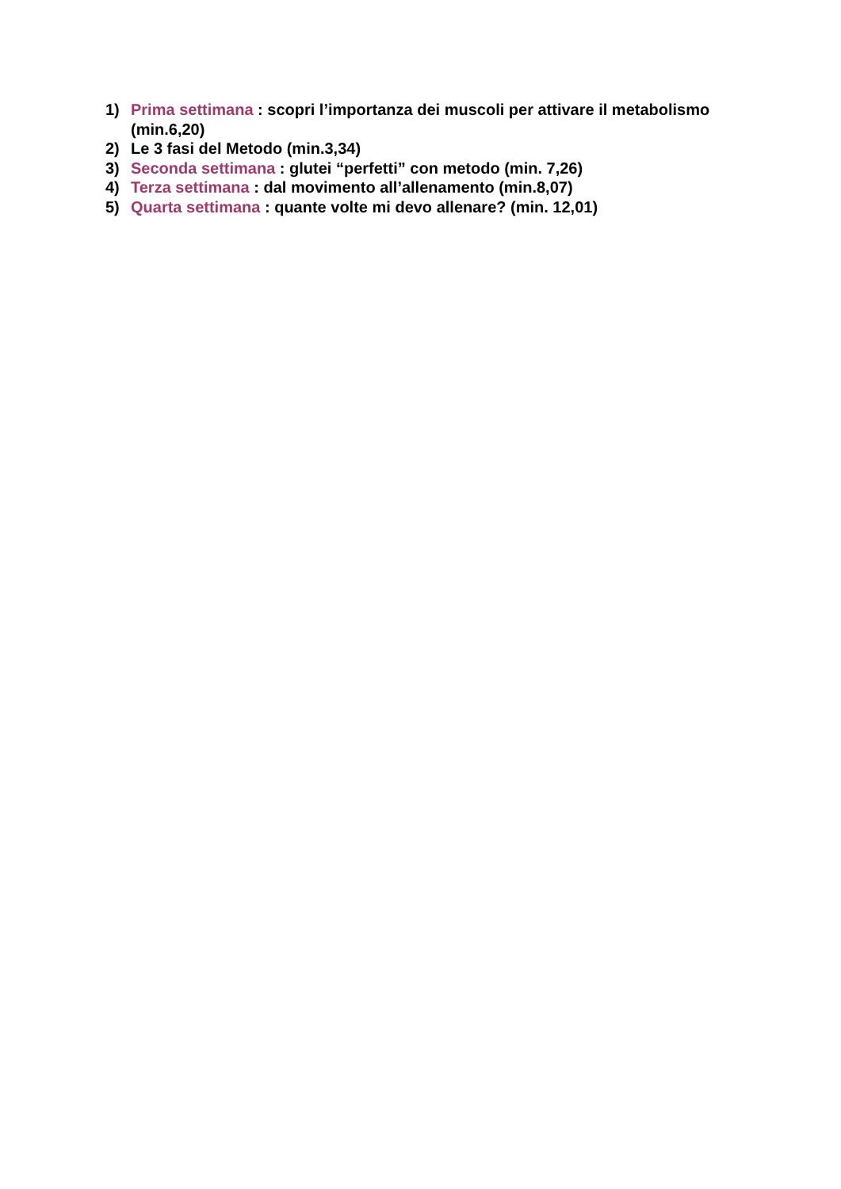1) Prima settimana : scopri l’importanza dei muscoli per attivare il metabolismo (min.6,20)
2) Le 3 fasi del Metodo (min.3,34)
3) Seconda settimana : glutei “perfetti” con metodo (min. 7,26)
4) Terza settimana : dal movimento all’allenamento (min.8,07)
5) Quarta settimana : quante volte mi devo allenare? (min. 12,01)